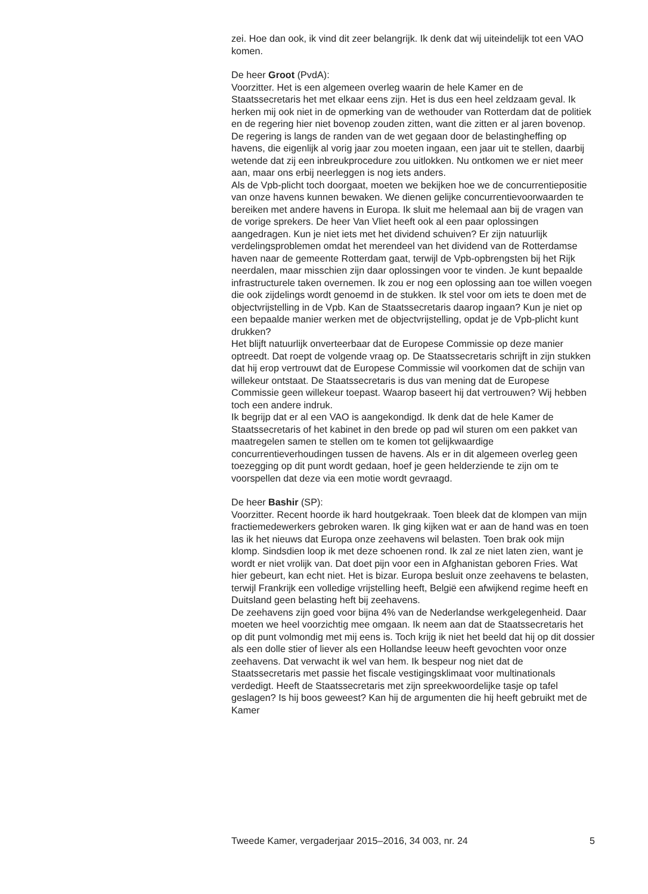zei. Hoe dan ook, ik vind dit zeer belangrijk. Ik denk dat wij uiteindelijk tot een VAO komen.
De heer Groot (PvdA):
Voorzitter. Het is een algemeen overleg waarin de hele Kamer en de Staatssecretaris het met elkaar eens zijn. Het is dus een heel zeldzaam geval. Ik herken mij ook niet in de opmerking van de wethouder van Rotterdam dat de politiek en de regering hier niet bovenop zouden zitten, want die zitten er al jaren bovenop. De regering is langs de randen van de wet gegaan door de belastingheffing op havens, die eigenlijk al vorig jaar zou moeten ingaan, een jaar uit te stellen, daarbij wetende dat zij een inbreukprocedure zou uitlokken. Nu ontkomen we er niet meer aan, maar ons erbij neerleggen is nog iets anders.
Als de Vpb-plicht toch doorgaat, moeten we bekijken hoe we de concurrentiepositie van onze havens kunnen bewaken. We dienen gelijke concurrentievoorwaarden te bereiken met andere havens in Europa. Ik sluit me helemaal aan bij de vragen van de vorige sprekers. De heer Van Vliet heeft ook al een paar oplossingen aangedragen. Kun je niet iets met het dividend schuiven? Er zijn natuurlijk verdelingsproblemen omdat het merendeel van het dividend van de Rotterdamse haven naar de gemeente Rotterdam gaat, terwijl de Vpb-opbrengsten bij het Rijk neerdalen, maar misschien zijn daar oplossingen voor te vinden. Je kunt bepaalde infrastructurele taken overnemen. Ik zou er nog een oplossing aan toe willen voegen die ook zijdelings wordt genoemd in de stukken. Ik stel voor om iets te doen met de objectvrijstelling in de Vpb. Kan de Staatssecretaris daarop ingaan? Kun je niet op een bepaalde manier werken met de objectvrijstelling, opdat je de Vpb-plicht kunt drukken?
Het blijft natuurlijk onverteerbaar dat de Europese Commissie op deze manier optreedt. Dat roept de volgende vraag op. De Staatssecretaris schrijft in zijn stukken dat hij erop vertrouwt dat de Europese Commissie wil voorkomen dat de schijn van willekeur ontstaat. De Staatssecretaris is dus van mening dat de Europese Commissie geen willekeur toepast. Waarop baseert hij dat vertrouwen? Wij hebben toch een andere indruk.
Ik begrijp dat er al een VAO is aangekondigd. Ik denk dat de hele Kamer de Staatssecretaris of het kabinet in den brede op pad wil sturen om een pakket van maatregelen samen te stellen om te komen tot gelijkwaardige concurrentieverhoudingen tussen de havens. Als er in dit algemeen overleg geen toezegging op dit punt wordt gedaan, hoef je geen helderziende te zijn om te voorspellen dat deze via een motie wordt gevraagd.
De heer Bashir (SP):
Voorzitter. Recent hoorde ik hard houtgekraak. Toen bleek dat de klompen van mijn fractiemedewerkers gebroken waren. Ik ging kijken wat er aan de hand was en toen las ik het nieuws dat Europa onze zeehavens wil belasten. Toen brak ook mijn klomp. Sindsdien loop ik met deze schoenen rond. Ik zal ze niet laten zien, want je wordt er niet vrolijk van. Dat doet pijn voor een in Afghanistan geboren Fries. Wat hier gebeurt, kan echt niet. Het is bizar. Europa besluit onze zeehavens te belasten, terwijl Frankrijk een volledige vrijstelling heeft, België een afwijkend regime heeft en Duitsland geen belasting heft bij zeehavens.
De zeehavens zijn goed voor bijna 4% van de Nederlandse werkgelegenheid. Daar moeten we heel voorzichtig mee omgaan. Ik neem aan dat de Staatssecretaris het op dit punt volmondig met mij eens is. Toch krijg ik niet het beeld dat hij op dit dossier als een dolle stier of liever als een Hollandse leeuw heeft gevochten voor onze zeehavens. Dat verwacht ik wel van hem. Ik bespeur nog niet dat de Staatssecretaris met passie het fiscale vestigingsklimaat voor multinationals verdedigt. Heeft de Staatssecretaris met zijn spreekwoordelijke tasje op tafel geslagen? Is hij boos geweest? Kan hij de argumenten die hij heeft gebruikt met de Kamer
Tweede Kamer, vergaderjaar 2015–2016, 34 003, nr. 24 5